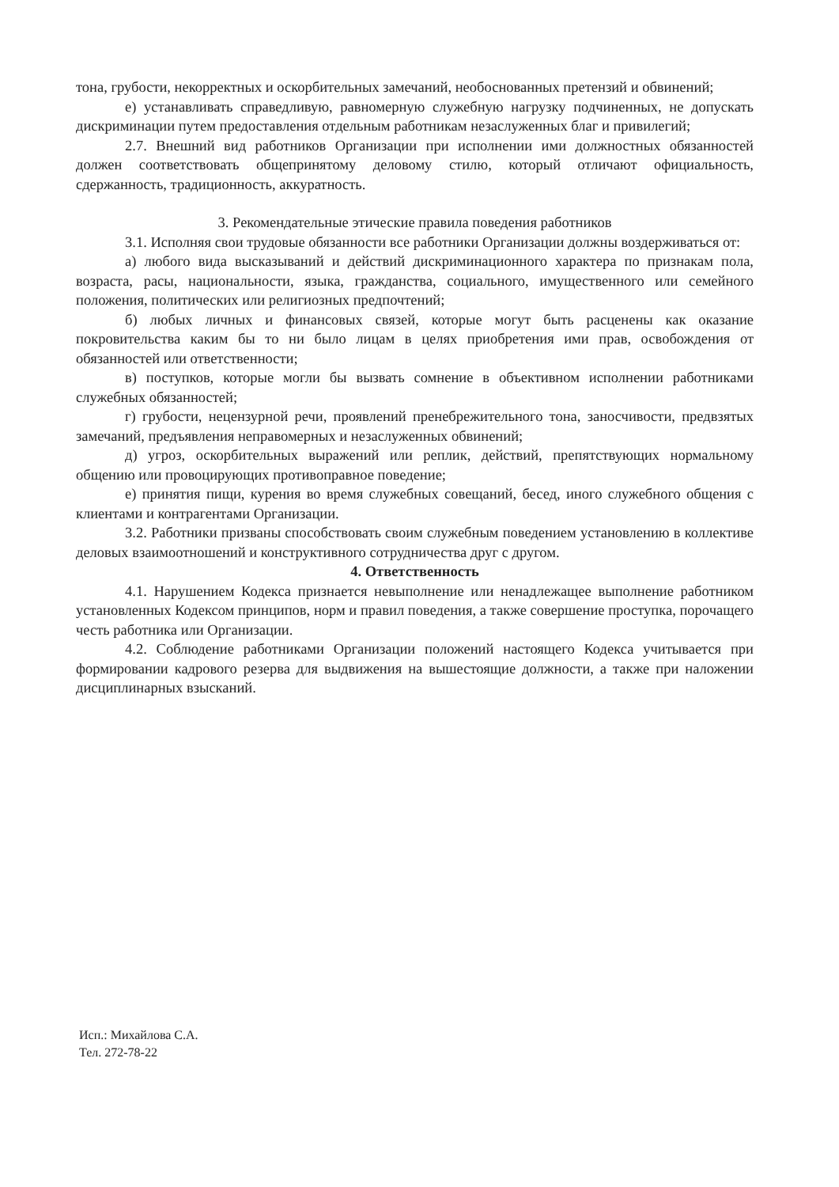тона, грубости, некорректных и оскорбительных замечаний, необоснованных претензий и обвинений;
е) устанавливать справедливую, равномерную служебную нагрузку подчиненных, не допускать дискриминации путем предоставления отдельным работникам незаслуженных благ и привилегий;
2.7. Внешний вид работников Организации при исполнении ими должностных обязанностей должен соответствовать общепринятому деловому стилю, который отличают официальность, сдержанность, традиционность, аккуратность.
3. Рекомендательные этические правила поведения работников
3.1. Исполняя свои трудовые обязанности все работники Организации должны воздерживаться от:
а) любого вида высказываний и действий дискриминационного характера по признакам пола, возраста, расы, национальности, языка, гражданства, социального, имущественного или семейного положения, политических или религиозных предпочтений;
б) любых личных и финансовых связей, которые могут быть расценены как оказание покровительства каким бы то ни было лицам в целях приобретения ими прав, освобождения от обязанностей или ответственности;
в) поступков, которые могли бы вызвать сомнение в объективном исполнении работниками служебных обязанностей;
г) грубости, нецензурной речи, проявлений пренебрежительного тона, заносчивости, предвзятых замечаний, предъявления неправомерных и незаслуженных обвинений;
д) угроз, оскорбительных выражений или реплик, действий, препятствующих нормальному общению или провоцирующих противоправное поведение;
е) принятия пищи, курения во время служебных совещаний, бесед, иного служебного общения с клиентами и контрагентами Организации.
3.2. Работники призваны способствовать своим служебным поведением установлению в коллективе деловых взаимоотношений и конструктивного сотрудничества друг с другом.
4. Ответственность
4.1. Нарушением Кодекса признается невыполнение или ненадлежащее выполнение работником установленных Кодексом принципов, норм и правил поведения, а также совершение проступка, порочащего честь работника или Организации.
4.2. Соблюдение работниками Организации положений настоящего Кодекса учитывается при формировании кадрового резерва для выдвижения на вышестоящие должности, а также при наложении дисциплинарных взысканий.
Исп.: Михайлова С.А.
Тел. 272-78-22